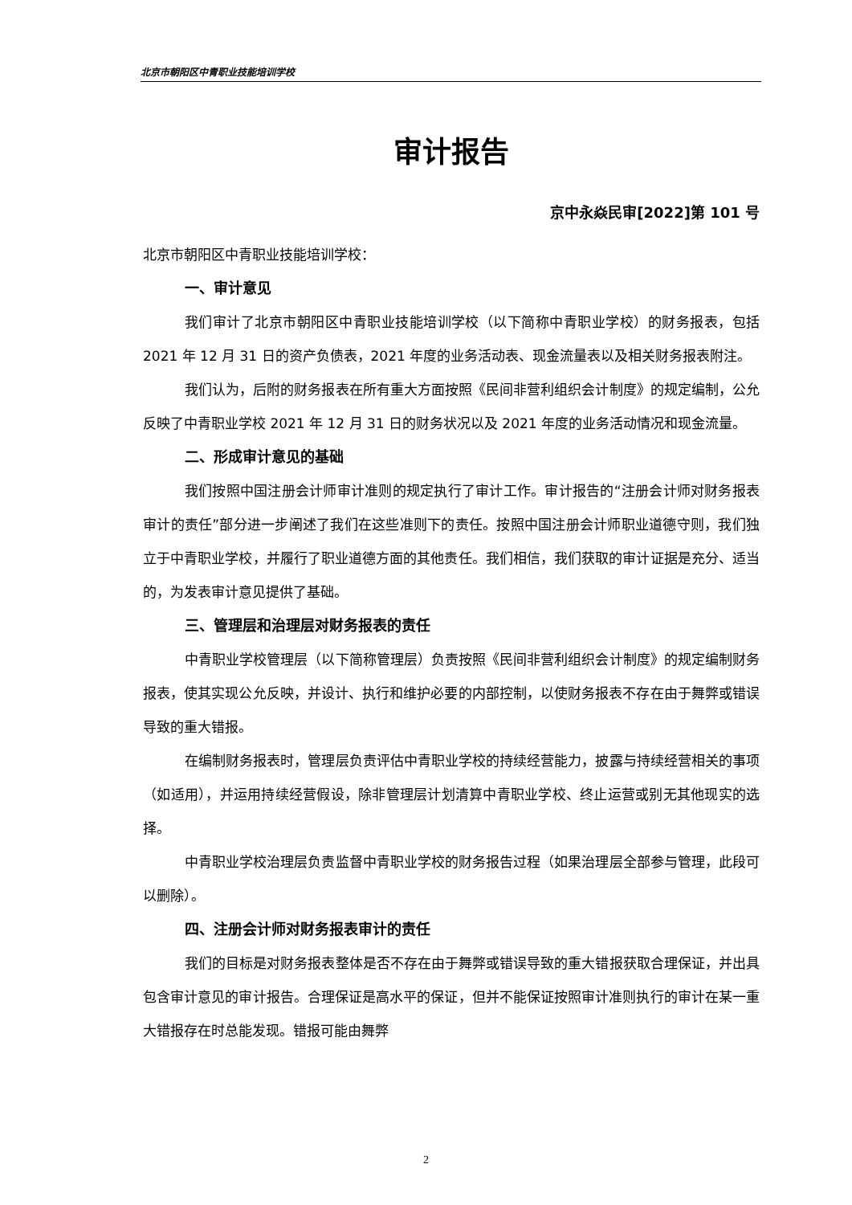北京市朝阳区中青职业技能培训学校
审计报告
京中永焱民审[2022]第 101 号
北京市朝阳区中青职业技能培训学校：
一、审计意见
我们审计了北京市朝阳区中青职业技能培训学校（以下简称中青职业学校）的财务报表，包括 2021 年 12 月 31 日的资产负债表，2021 年度的业务活动表、现金流量表以及相关财务报表附注。
我们认为，后附的财务报表在所有重大方面按照《民间非营利组织会计制度》的规定编制，公允反映了中青职业学校 2021 年 12 月 31 日的财务状况以及 2021 年度的业务活动情况和现金流量。
二、形成审计意见的基础
我们按照中国注册会计师审计准则的规定执行了审计工作。审计报告的“注册会计师对财务报表审计的责任”部分进一步阐述了我们在这些准则下的责任。按照中国注册会计师职业道德守则，我们独立于中青职业学校，并履行了职业道德方面的其他责任。我们相信，我们获取的审计证据是充分、适当的，为发表审计意见提供了基础。
三、管理层和治理层对财务报表的责任
中青职业学校管理层（以下简称管理层）负责按照《民间非营利组织会计制度》的规定编制财务报表，使其实现公允反映，并设计、执行和维护必要的内部控制，以使财务报表不存在由于舞弊或错误导致的重大错报。
在编制财务报表时，管理层负责评估中青职业学校的持续经营能力，披露与持续经营相关的事项（如适用），并运用持续经营假设，除非管理层计划清算中青职业学校、终止运营或别无其他现实的选择。
中青职业学校治理层负责监督中青职业学校的财务报告过程（如果治理层全部参与管理，此段可以删除）。
四、注册会计师对财务报表审计的责任
我们的目标是对财务报表整体是否不存在由于舞弊或错误导致的重大错报获取合理保证，并出具包含审计意见的审计报告。合理保证是高水平的保证，但并不能保证按照审计准则执行的审计在某一重大错报存在时总能发现。错报可能由舞弊
2